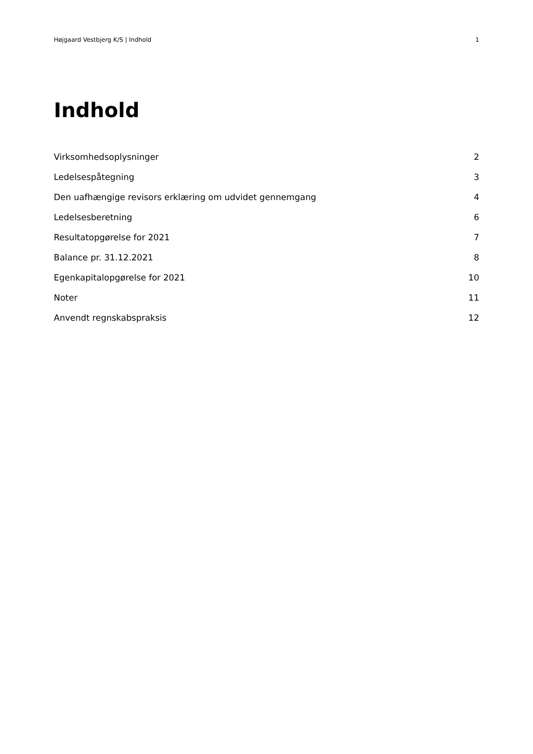Højgaard Vestbjerg K/S | Indhold 1
Indhold
| Virksomhedsoplysninger | 2 |
| Ledelsespåtegning | 3 |
| Den uafhængige revisors erklæring om udvidet gennemgang | 4 |
| Ledelsesberetning | 6 |
| Resultatopgørelse for 2021 | 7 |
| Balance pr. 31.12.2021 | 8 |
| Egenkapitalopgørelse for 2021 | 10 |
| Noter | 11 |
| Anvendt regnskabspraksis | 12 |